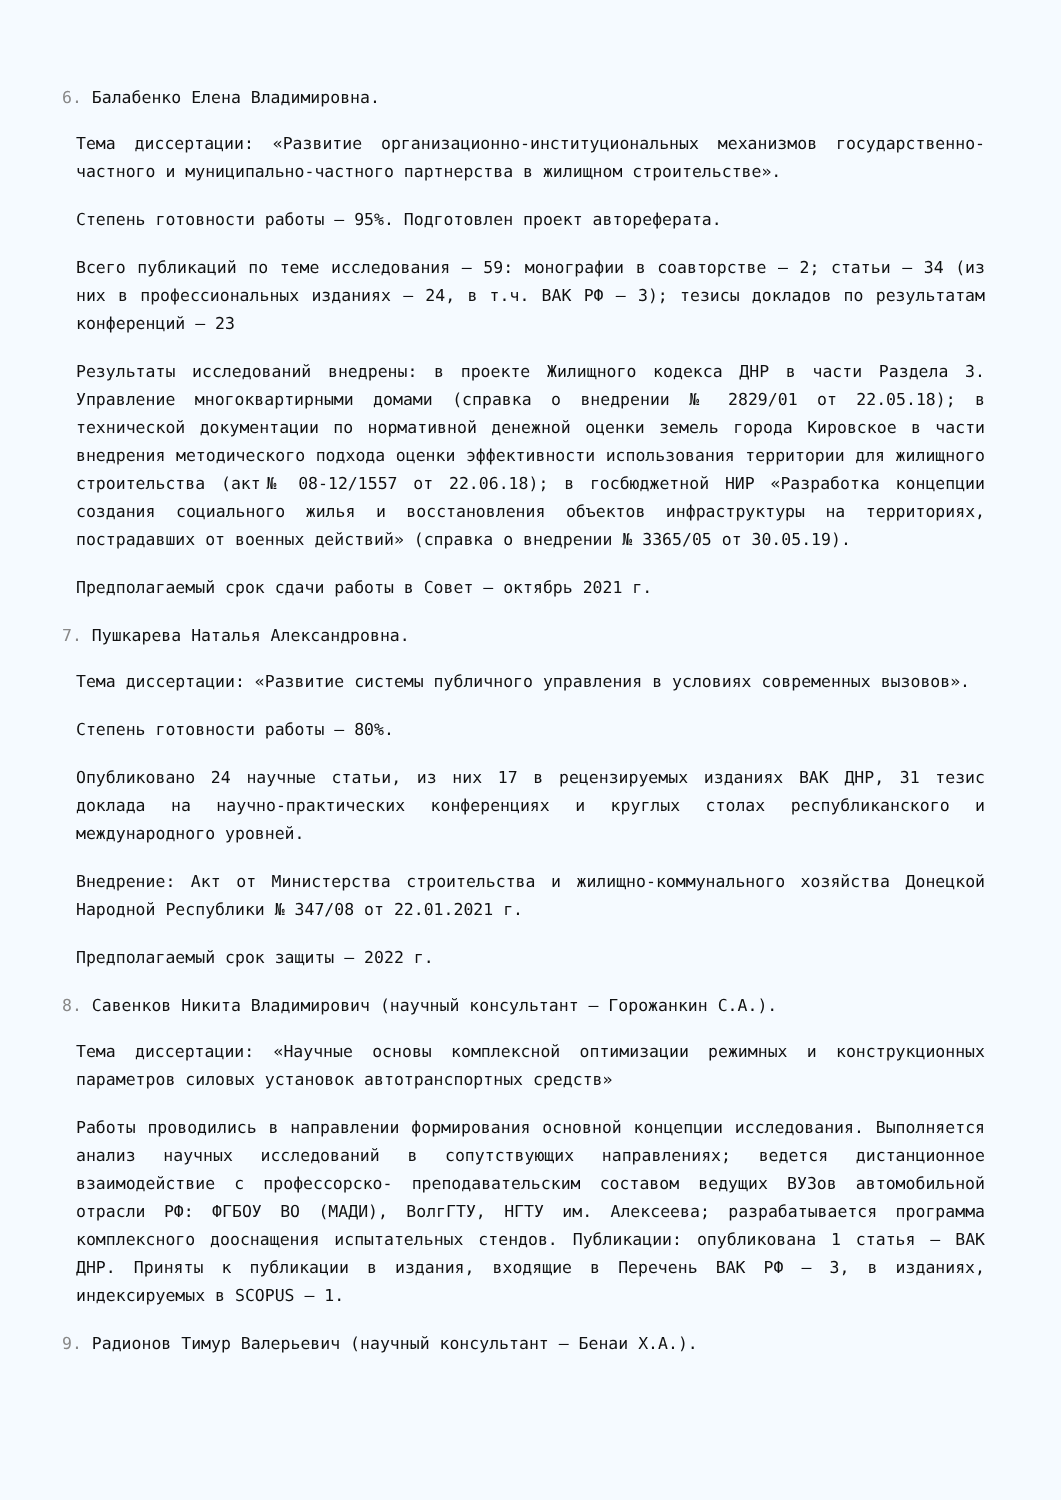6. Балабенко Елена Владимировна.
Тема диссертации: «Развитие организационно-институциональных механизмов государственно-частного и муниципально-частного партнерства в жилищном строительстве».
Степень готовности работы – 95%. Подготовлен проект автореферата.
Всего публикаций по теме исследования – 59: монографии в соавторстве – 2; статьи – 34 (из них в профессиональных изданиях – 24, в т.ч. ВАК РФ – 3); тезисы докладов по результатам конференций – 23
Результаты исследований внедрены: в проекте Жилищного кодекса ДНР в части Раздела 3. Управление многоквартирными домами (справка о внедрении № 2829/01 от 22.05.18); в технической документации по нормативной денежной оценки земель города Кировское в части внедрения методического подхода оценки эффективности использования территории для жилищного строительства (акт№ 08-12/1557 от 22.06.18); в госбюджетной НИР «Разработка концепции создания социального жилья и восстановления объектов инфраструктуры на территориях, пострадавших от военных действий» (справка о внедрении № 3365/05 от 30.05.19).
Предполагаемый срок сдачи работы в Совет – октябрь 2021 г.
7. Пушкарева Наталья Александровна.
Тема диссертации: «Развитие системы публичного управления в условиях современных вызовов».
Степень готовности работы – 80%.
Опубликовано 24 научные статьи, из них 17 в рецензируемых изданиях ВАК ДНР, 31 тезис доклада на научно-практических конференциях и круглых столах республиканского и международного уровней.
Внедрение: Акт от Министерства строительства и жилищно-коммунального хозяйства Донецкой Народной Республики № 347/08 от 22.01.2021 г.
Предполагаемый срок защиты – 2022 г.
8. Савенков Никита Владимирович (научный консультант – Горожанкин С.А.).
Тема диссертации: «Научные основы комплексной оптимизации режимных и конструкционных параметров силовых установок автотранспортных средств»
Работы проводились в направлении формирования основной концепции исследования. Выполняется анализ научных исследований в сопутствующих направлениях; ведется дистанционное взаимодействие с профессорско- преподавательским составом ведущих ВУЗов автомобильной отрасли РФ: ФГБОУ ВО (МАДИ), ВолгГТУ, НГТУ им. Алексеева; разрабатывается программа комплексного дооснащения испытательных стендов. Публикации: опубликована 1 статья – ВАК ДНР. Приняты к публикации в издания, входящие в Перечень ВАК РФ – 3, в изданиях, индексируемых в SCOPUS – 1.
9. Радионов Тимур Валерьевич (научный консультант – Бенаи Х.А.).